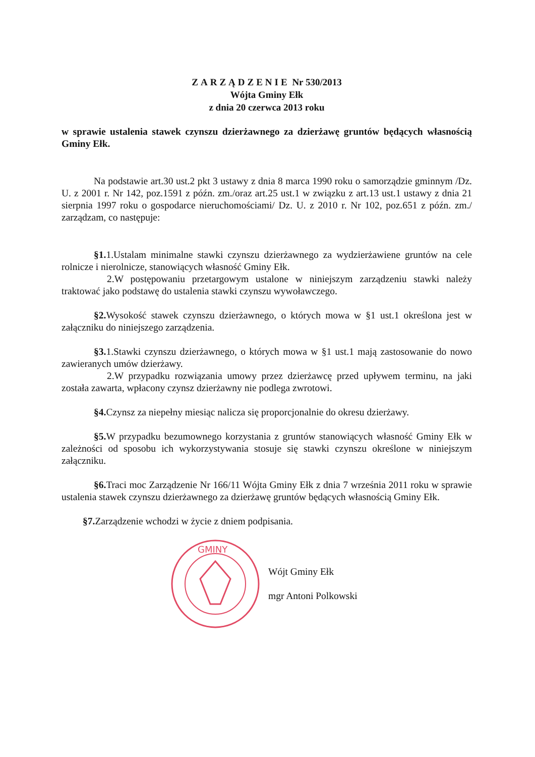ZARZĄDZENIE Nr 530/2013
Wójta Gminy Ełk
z dnia 20 czerwca 2013 roku
w sprawie ustalenia stawek czynszu dzierżawnego za dzierżawę gruntów będących własnością Gminy Ełk.
Na podstawie art.30 ust.2 pkt 3 ustawy z dnia 8 marca 1990 roku o samorządzie gminnym /Dz. U. z 2001 r. Nr 142, poz.1591 z późn. zm./oraz art.25 ust.1 w związku z art.13 ust.1 ustawy z dnia 21 sierpnia 1997 roku o gospodarce nieruchomościami/ Dz. U. z 2010 r. Nr 102, poz.651 z późn. zm./ zarządzam, co następuje:
§1. 1.Ustalam minimalne stawki czynszu dzierżawnego za wydzierżawiene gruntów na cele rolnicze i nierolnicze, stanowiących własność Gminy Ełk.
2.W postępowaniu przetargowym ustalone w niniejszym zarządzeniu stawki należy traktować jako podstawę do ustalenia stawki czynszu wywoławczego.
§2. Wysokość stawek czynszu dzierżawnego, o których mowa w §1 ust.1 określona jest w załączniku do niniejszego zarządzenia.
§3. 1.Stawki czynszu dzierżawnego, o których mowa w §1 ust.1 mają zastosowanie do nowo zawieranych umów dzierżawy.
2.W przypadku rozwiązania umowy przez dzierżawcę przed upływem terminu, na jaki została zawarta, wpłacony czynsz dzierżawny nie podlega zwrotowi.
§4. Czynsz za niepełny miesiąc nalicza się proporcjonalnie do okresu dzierżawy.
§5. W przypadku bezumownego korzystania z gruntów stanowiących własność Gminy Ełk w zależności od sposobu ich wykorzystywania stosuje się stawki czynszu określone w niniejszym załączniku.
§6. Traci moc Zarządzenie Nr 166/11 Wójta Gminy Ełk z dnia 7 września 2011 roku w sprawie ustalenia stawek czynszu dzierżawnego za dzierżawę gruntów będących własnością Gminy Ełk.
§7. Zarządzenie wchodzi w życie z dniem podpisania.
GMINY
Wójt Gminy Ełk
mgr Antoni Polkowski